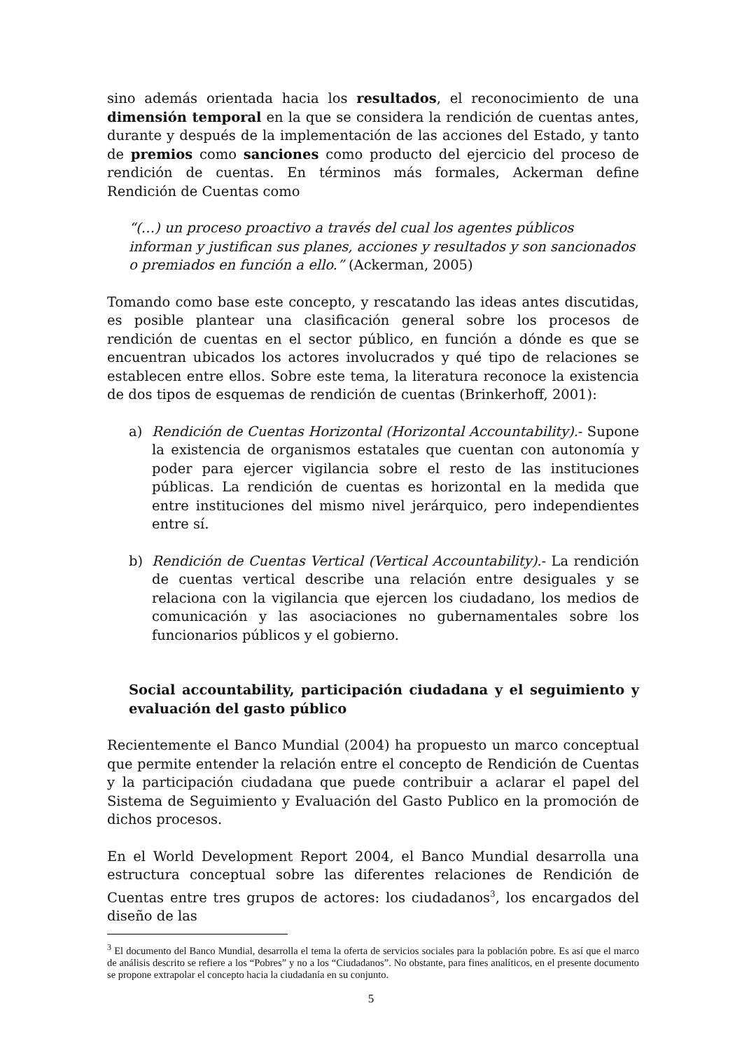sino además orientada hacia los resultados, el reconocimiento de una dimensión temporal en la que se considera la rendición de cuentas antes, durante y después de la implementación de las acciones del Estado, y tanto de premios como sanciones como producto del ejercicio del proceso de rendición de cuentas. En términos más formales, Ackerman define Rendición de Cuentas como
“(…) un proceso proactivo a través del cual los agentes públicos informan y justifican sus planes, acciones y resultados y son sancionados o premiados en función a ello.” (Ackerman, 2005)
Tomando como base este concepto, y rescatando las ideas antes discutidas, es posible plantear una clasificación general sobre los procesos de rendición de cuentas en el sector público, en función a dónde es que se encuentran ubicados los actores involucrados y qué tipo de relaciones se establecen entre ellos. Sobre este tema, la literatura reconoce la existencia de dos tipos de esquemas de rendición de cuentas (Brinkerhoff, 2001):
a) Rendición de Cuentas Horizontal (Horizontal Accountability).- Supone la existencia de organismos estatales que cuentan con autonomía y poder para ejercer vigilancia sobre el resto de las instituciones públicas. La rendición de cuentas es horizontal en la medida que entre instituciones del mismo nivel jerárquico, pero independientes entre sí.
b) Rendición de Cuentas Vertical (Vertical Accountability).- La rendición de cuentas vertical describe una relación entre desiguales y se relaciona con la vigilancia que ejercen los ciudadano, los medios de comunicación y las asociaciones no gubernamentales sobre los funcionarios públicos y el gobierno.
Social accountability, participación ciudadana y el seguimiento y evaluación del gasto público
Recientemente el Banco Mundial (2004) ha propuesto un marco conceptual que permite entender la relación entre el concepto de Rendición de Cuentas y la participación ciudadana que puede contribuir a aclarar el papel del Sistema de Seguimiento y Evaluación del Gasto Publico en la promoción de dichos procesos.
En el World Development Report 2004, el Banco Mundial desarrolla una estructura conceptual sobre las diferentes relaciones de Rendición de Cuentas entre tres grupos de actores: los ciudadanos<sup>3</sup>, los encargados del diseño de las
<sup>3</sup> El documento del Banco Mundial, desarrolla el tema la oferta de servicios sociales para la población pobre. Es así que el marco de análisis descrito se refiere a los “Pobres” y no a los “Ciudadanos”. No obstante, para fines analíticos, en el presente documento se propone extrapolar el concepto hacia la ciudadanía en su conjunto.
5